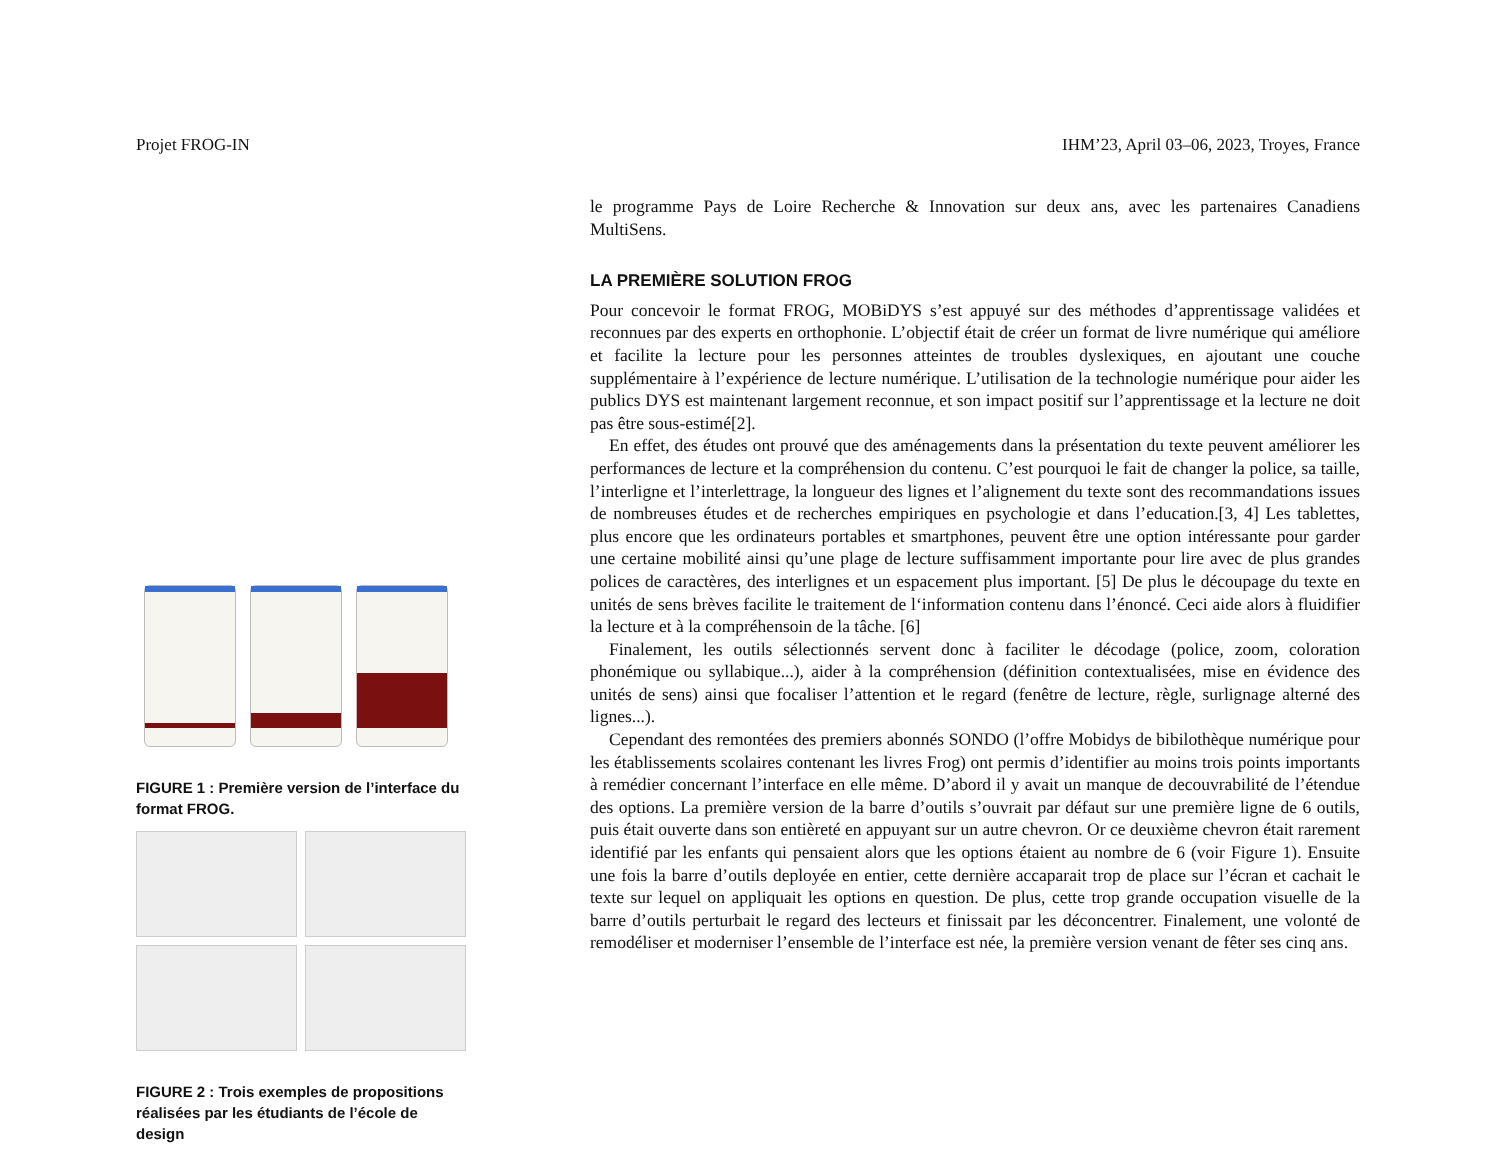Projet FROG-IN IHM’23, April 03–06, 2023, Troyes, France
FIGURE 1 : Première version de l’interface du format FROG.
FIGURE 2 : Trois exemples de propositions réalisées par les étudiants de l’école de design
le programme Pays de Loire Recherche & Innovation sur deux ans, avec les partenaires Canadiens MultiSens.
LA PREMIÈRE SOLUTION FROG
Pour concevoir le format FROG, MOBiDYS s’est appuyé sur des méthodes d’apprentissage validées et reconnues par des experts en orthophonie. L’objectif était de créer un format de livre numérique qui améliore et facilite la lecture pour les personnes atteintes de troubles dyslexiques, en ajoutant une couche supplémentaire à l’expérience de lecture numérique. L’utilisation de la technologie numérique pour aider les publics DYS est maintenant largement reconnue, et son impact positif sur l’apprentissage et la lecture ne doit pas être sous-estimé[2].
En effet, des études ont prouvé que des aménagements dans la présentation du texte peuvent améliorer les performances de lecture et la compréhension du contenu. C’est pourquoi le fait de changer la police, sa taille, l’interligne et l’interlettrage, la longueur des lignes et l’alignement du texte sont des recommandations issues de nombreuses études et de recherches empiriques en psychologie et dans l’education.[3, 4] Les tablettes, plus encore que les ordinateurs portables et smartphones, peuvent être une option intéressante pour garder une certaine mobilité ainsi qu’une plage de lecture suffisamment importante pour lire avec de plus grandes polices de caractères, des interlignes et un espacement plus important. [5] De plus le découpage du texte en unités de sens brèves facilite le traitement de l‘information contenu dans l’énoncé. Ceci aide alors à fluidifier la lecture et à la compréhensoin de la tâche. [6]
Finalement, les outils sélectionnés servent donc à faciliter le décodage (police, zoom, coloration phonémique ou syllabique...), aider à la compréhension (définition contextualisées, mise en évidence des unités de sens) ainsi que focaliser l’attention et le regard (fenêtre de lecture, règle, surlignage alterné des lignes...).
Cependant des remontées des premiers abonnés SONDO (l’offre Mobidys de bibilothèque numérique pour les établissements scolaires contenant les livres Frog) ont permis d’identifier au moins trois points importants à remédier concernant l’interface en elle même. D’abord il y avait un manque de decouvrabilité de l’étendue des options. La première version de la barre d’outils s’ouvrait par défaut sur une première ligne de 6 outils, puis était ouverte dans son entièreté en appuyant sur un autre chevron. Or ce deuxième chevron était rarement identifié par les enfants qui pensaient alors que les options étaient au nombre de 6 (voir Figure 1). Ensuite une fois la barre d’outils deployée en entier, cette dernière accaparait trop de place sur l’écran et cachait le texte sur lequel on appliquait les options en question. De plus, cette trop grande occupation visuelle de la barre d’outils perturbait le regard des lecteurs et finissait par les déconcentrer. Finalement, une volonté de remodéliser et moderniser l’ensemble de l’interface est née, la première version venant de fêter ses cinq ans.